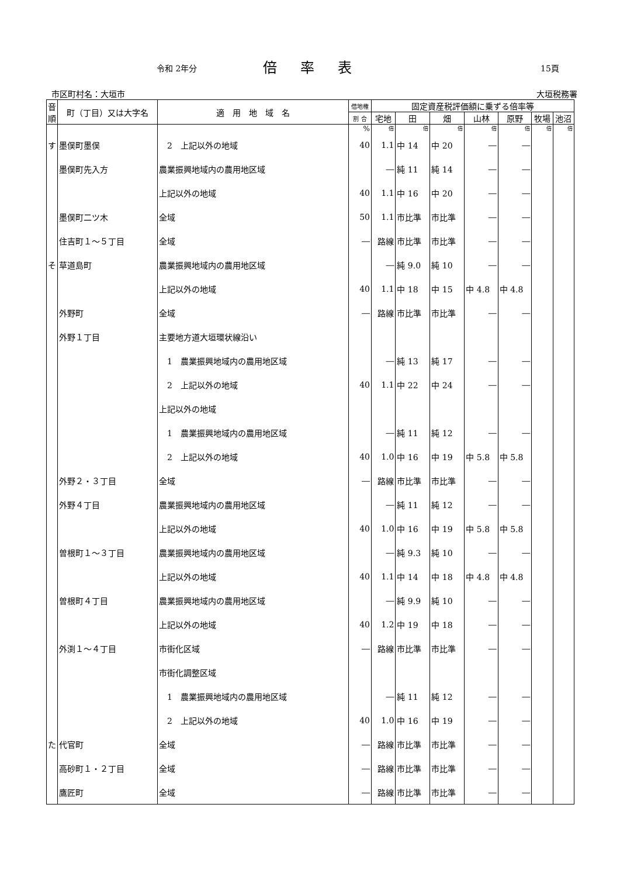令和 2年分 倍率表 15頁
市区町村名：大垣市 大垣税務署
| 音順 | 町（丁目）又は大字名 | 適 用 地 域 名 | 借地権 | 固定資産税評価額に乗ずる倍率等 | | | | | | |
| --- | --- | --- | --- | --- | --- | --- | --- | --- | --- | --- |
| | | | 割 合 | 宅地 | 田 | 畑 | 山林 | 原野 | 牧場 | 池沼 |
| | | | % | 倍 | 倍 | 倍 | 倍 | 倍 | 倍 | 倍 |
| す | 墨俣町墨俣 | 2 上記以外の地域 | 40 | 1.1 | 中 14 | 中 20 | ― | ― | | |
| | 墨俣町先入方 | 農業振興地域内の農用地区域 | | ― | 純 11 | 純 14 | ― | ― | | |
| | | 上記以外の地域 | 40 | 1.1 | 中 16 | 中 20 | ― | ― | | |
| | 墨俣町二ツ木 | 全域 | 50 | 1.1 | 市比準 | 市比準 | ― | ― | | |
| | 住吉町１～５丁目 | 全域 | ― | 路線 | 市比準 | 市比準 | ― | ― | | |
| そ | 草道島町 | 農業振興地域内の農用地区域 | | ― | 純 9.0 | 純 10 | ― | ― | | |
| | | 上記以外の地域 | 40 | 1.1 | 中 18 | 中 15 | 中 4.8 | 中 4.8 | | |
| | 外野町 | 全域 | ― | 路線 | 市比準 | 市比準 | ― | ― | | |
| | 外野１丁目 | 主要地方道大垣環状線沿い | | | | | | | | |
| | | 1 農業振興地域内の農用地区域 | | ― | 純 13 | 純 17 | ― | ― | | |
| | | 2 上記以外の地域 | 40 | 1.1 | 中 22 | 中 24 | ― | ― | | |
| | | 上記以外の地域 | | | | | | | | |
| | | 1 農業振興地域内の農用地区域 | | ― | 純 11 | 純 12 | ― | ― | | |
| | | 2 上記以外の地域 | 40 | 1.0 | 中 16 | 中 19 | 中 5.8 | 中 5.8 | | |
| | 外野２・３丁目 | 全域 | ― | 路線 | 市比準 | 市比準 | ― | ― | | |
| | 外野４丁目 | 農業振興地域内の農用地区域 | | ― | 純 11 | 純 12 | ― | ― | | |
| | | 上記以外の地域 | 40 | 1.0 | 中 16 | 中 19 | 中 5.8 | 中 5.8 | | |
| | 曽根町１～３丁目 | 農業振興地域内の農用地区域 | | ― | 純 9.3 | 純 10 | ― | ― | | |
| | | 上記以外の地域 | 40 | 1.1 | 中 14 | 中 18 | 中 4.8 | 中 4.8 | | |
| | 曽根町４丁目 | 農業振興地域内の農用地区域 | | ― | 純 9.9 | 純 10 | ― | ― | | |
| | | 上記以外の地域 | 40 | 1.2 | 中 19 | 中 18 | ― | ― | | |
| | 外渕１～４丁目 | 市街化区域 | ― | 路線 | 市比準 | 市比準 | ― | ― | | |
| | | 市街化調整区域 | | | | | | | | |
| | | 1 農業振興地域内の農用地区域 | | ― | 純 11 | 純 12 | ― | ― | | |
| | | 2 上記以外の地域 | 40 | 1.0 | 中 16 | 中 19 | ― | ― | | |
| た | 代官町 | 全域 | ― | 路線 | 市比準 | 市比準 | ― | ― | | |
| | 高砂町１・２丁目 | 全域 | ― | 路線 | 市比準 | 市比準 | ― | ― | | |
| | 鷹匠町 | 全域 | ― | 路線 | 市比準 | 市比準 | ― | ― | | |